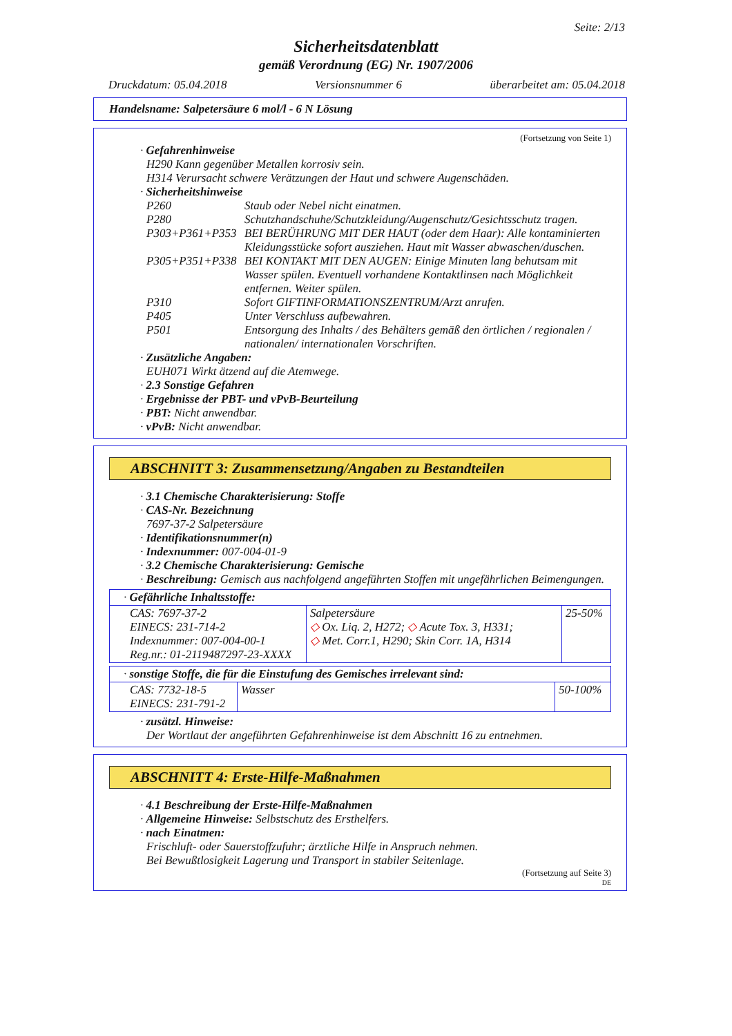Seite: 2/13
Sicherheitsdatenblatt
gemäß Verordnung (EG) Nr. 1907/2006
Druckdatum: 05.04.2018 Versionsnummer 6 überarbeitet am: 05.04.2018
Handelsname: Salpetersäure 6 mol/l - 6 N Lösung
(Fortsetzung von Seite 1)
· Gefahrenhinweise
H290 Kann gegenüber Metallen korrosiv sein.
H314 Verursacht schwere Verätzungen der Haut und schwere Augenschäden.
· Sicherheitshinweise
| P260 | Staub oder Nebel nicht einatmen. |
| P280 | Schutzhandschuhe/Schutzkleidung/Augenschutz/Gesichtsschutz tragen. |
| P303+P361+P353 | BEI BERÜHRUNG MIT DER HAUT (oder dem Haar): Alle kontaminierten Kleidungsstücke sofort ausziehen. Haut mit Wasser abwaschen/duschen. |
| P305+P351+P338 | BEI KONTAKT MIT DEN AUGEN: Einige Minuten lang behutsam mit Wasser spülen. Eventuell vorhandene Kontaktlinsen nach Möglichkeit entfernen. Weiter spülen. |
| P310 | Sofort GIFTINFORMATIONSZENTRUM/Arzt anrufen. |
| P405 | Unter Verschluss aufbewahren. |
| P501 | Entsorgung des Inhalts / des Behälters gemäß den örtlichen / regionalen / nationalen/ internationalen Vorschriften. |
· Zusätzliche Angaben:
EUH071 Wirkt ätzend auf die Atemwege.
· 2.3 Sonstige Gefahren
· Ergebnisse der PBT- und vPvB-Beurteilung
· PBT: Nicht anwendbar.
· vPvB: Nicht anwendbar.
ABSCHNITT 3: Zusammensetzung/Angaben zu Bestandteilen
· 3.1 Chemische Charakterisierung: Stoffe
· CAS-Nr. Bezeichnung
7697-37-2 Salpetersäure
· Identifikationsnummer(n)
· Indexnummer: 007-004-01-9
· 3.2 Chemische Charakterisierung: Gemische
· Beschreibung: Gemisch aus nachfolgend angeführten Stoffen mit ungefährlichen Beimengungen.
| · Gefährliche Inhaltsstoffe: | | |
| CAS: 7697-37-2 EINECS: 231-714-2 Indexnummer: 007-004-00-1 Reg.nr.: 01-2119487297-23-XXXX | Salpetersäure ◇ Ox. Liq. 2, H272; ◇ Acute Tox. 3, H331; ◇ Met. Corr.1, H290; Skin Corr. 1A, H314 | 25-50% |
| · sonstige Stoffe, die für die Einstufung des Gemisches irrelevant sind: | | |
| CAS: 7732-18-5 EINECS: 231-791-2 | Wasser | 50-100% |
· zusätzl. Hinweise:
Der Wortlaut der angeführten Gefahrenhinweise ist dem Abschnitt 16 zu entnehmen.
ABSCHNITT 4: Erste-Hilfe-Maßnahmen
· 4.1 Beschreibung der Erste-Hilfe-Maßnahmen
· Allgemeine Hinweise: Selbstschutz des Ersthelfers.
· nach Einatmen:
Frischluft- oder Sauerstoffzufuhr; ärztliche Hilfe in Anspruch nehmen.
Bei Bewußtlosigkeit Lagerung und Transport in stabiler Seitenlage.
(Fortsetzung auf Seite 3)
DE